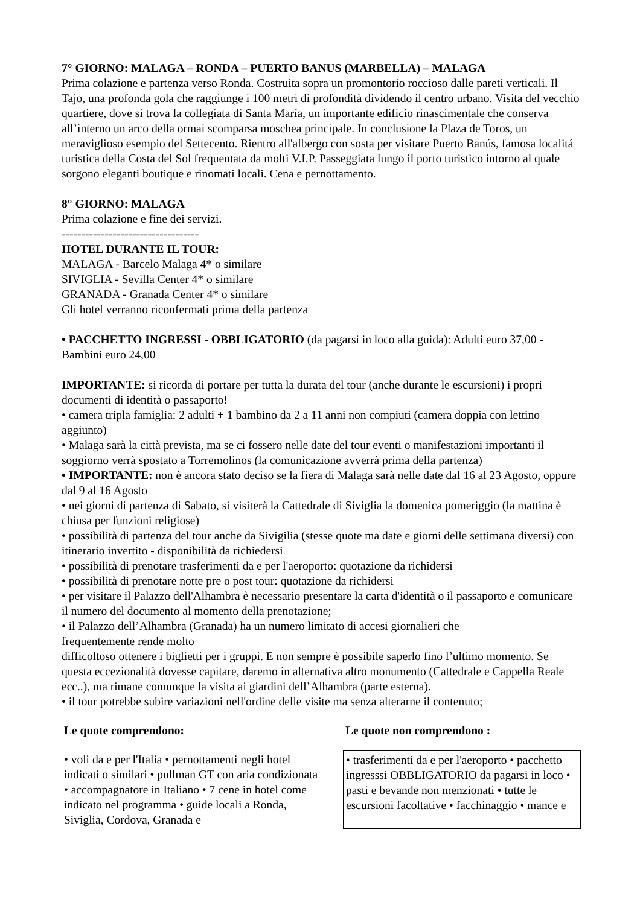7° GIORNO: MALAGA – RONDA – PUERTO BANUS (MARBELLA) – MALAGA
Prima colazione e partenza verso Ronda. Costruita sopra un promontorio roccioso dalle pareti verticali. Il Tajo, una profonda gola che raggiunge i 100 metri di profondità dividendo il centro urbano. Visita del vecchio quartiere, dove si trova la collegiata di Santa María, un importante edificio rinascimentale che conserva all’interno un arco della ormai scomparsa moschea principale. In conclusione la Plaza de Toros, un meraviglioso esempio del Settecento. Rientro all'albergo con sosta per visitare Puerto Banús, famosa localitá turistica della Costa del Sol frequentata da molti V.I.P. Passeggiata lungo il porto turistico intorno al quale sorgono eleganti boutique e rinomati locali. Cena e pernottamento.
8° GIORNO: MALAGA
Prima colazione e fine dei servizi.
-----------------------------------
HOTEL DURANTE IL TOUR:
MALAGA - Barcelo Malaga 4* o similare
SIVIGLIA - Sevilla Center 4* o similare
GRANADA - Granada Center 4* o similare
Gli hotel verranno riconfermati prima della partenza
• PACCHETTO INGRESSI - OBBLIGATORIO (da pagarsi in loco alla guida): Adulti euro 37,00 - Bambini euro 24,00
IMPORTANTE: si ricorda di portare per tutta la durata del tour (anche durante le escursioni) i propri documenti di identità o passaporto!
• camera tripla famiglia: 2 adulti + 1 bambino da 2 a 11 anni non compiuti (camera doppia con lettino aggiunto)
• Malaga sarà la città prevista, ma se ci fossero nelle date del tour eventi o manifestazioni importanti il soggiorno verrà spostato a Torremolinos (la comunicazione avverrà prima della partenza)
• IMPORTANTE: non è ancora stato deciso se la fiera di Malaga sarà nelle date dal 16 al 23 Agosto, oppure dal 9 al 16 Agosto
• nei giorni di partenza di Sabato, si visiterà la Cattedrale di Siviglia la domenica pomeriggio (la mattina è chiusa per funzioni religiose)
• possibilità di partenza del tour anche da Sivigilia (stesse quote ma date e giorni delle settimana diversi) con itinerario invertito - disponibilità da richiedersi
• possibilità di prenotare trasferimenti da e per l'aeroporto: quotazione da richidersi
• possibilità di prenotare notte pre o post tour: quotazione da richidersi
• per visitare il Palazzo dell'Alhambra è necessario presentare la carta d'identità o il passaporto e comunicare il numero del documento al momento della prenotazione;
• il Palazzo dell’Alhambra (Granada) ha un numero limitato di accesi giornalieri che
frequentemente rende molto
difficoltoso ottenere i biglietti per i gruppi. E non sempre è possibile saperlo fino l’ultimo momento. Se questa eccezionalità dovesse capitare, daremo in alternativa altro monumento (Cattedrale e Cappella Reale ecc..), ma rimane comunque la visita ai giardini dell’Alhambra (parte esterna).
• il tour potrebbe subire variazioni nell'ordine delle visite ma senza alterarne il contenuto;
| Le quote comprendono: | | Le quote non comprendono : |
| • voli da e per l'Italia • pernottamenti negli hotel indicati o similari • pullman GT con aria condizionata • accompagnatore in Italiano • 7 cene in hotel come indicato nel programma • guide locali a Ronda, Siviglia, Cordova, Granada e | | • trasferimenti da e per l'aeroporto • pacchetto ingresssi OBBLIGATORIO da pagarsi in loco • pasti e bevande non menzionati • tutte le escursioni facoltative • facchinaggio • mance e |